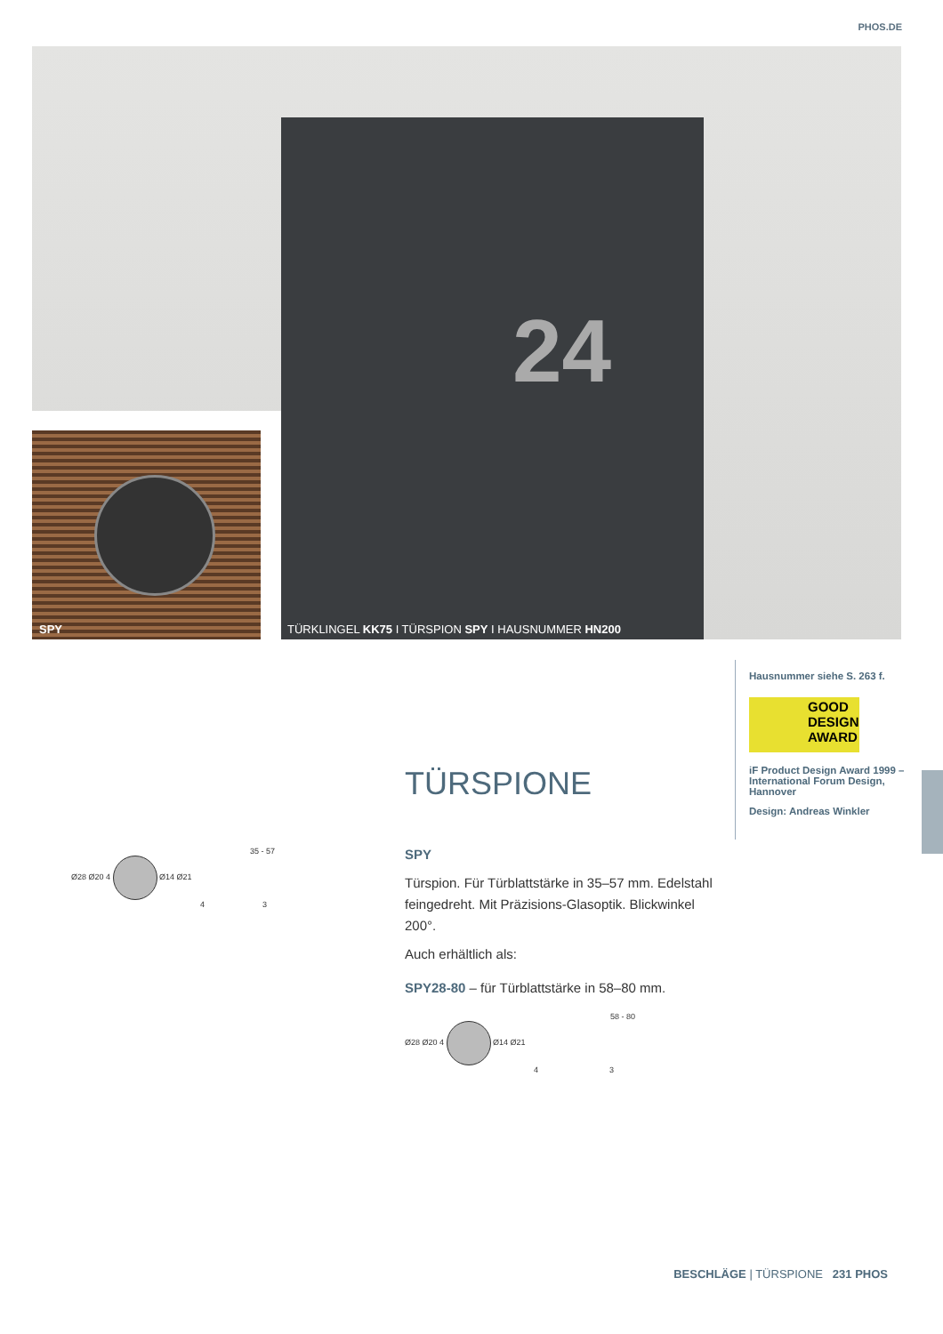PHOS.DE
24
SPY
TÜRKLINGEL KK75 I TÜRSPION SPY I HAUSNUMMER HN200
Hausnummer siehe S. 263 f.
GOOD DESIGN AWARD
iF Product Design Award 1999 – International Forum Design, Hannover
Design: Andreas Winkler
TÜRSPIONE
SPY
Türspion. Für Türblattstärke in 35–57 mm. Edelstahl feingedreht. Mit Präzisions-Glasoptik. Blickwinkel 200°.
Auch erhältlich als:
SPY28-80 – für Türblattstärke in 58–80 mm.
35 - 57
Ø28 Ø20 4 Ø14 Ø21
4 3
58 - 80
Ø28 Ø20 4 Ø14 Ø21
4 3
BESCHLÄGE | TÜRSPIONE 231 PHOS